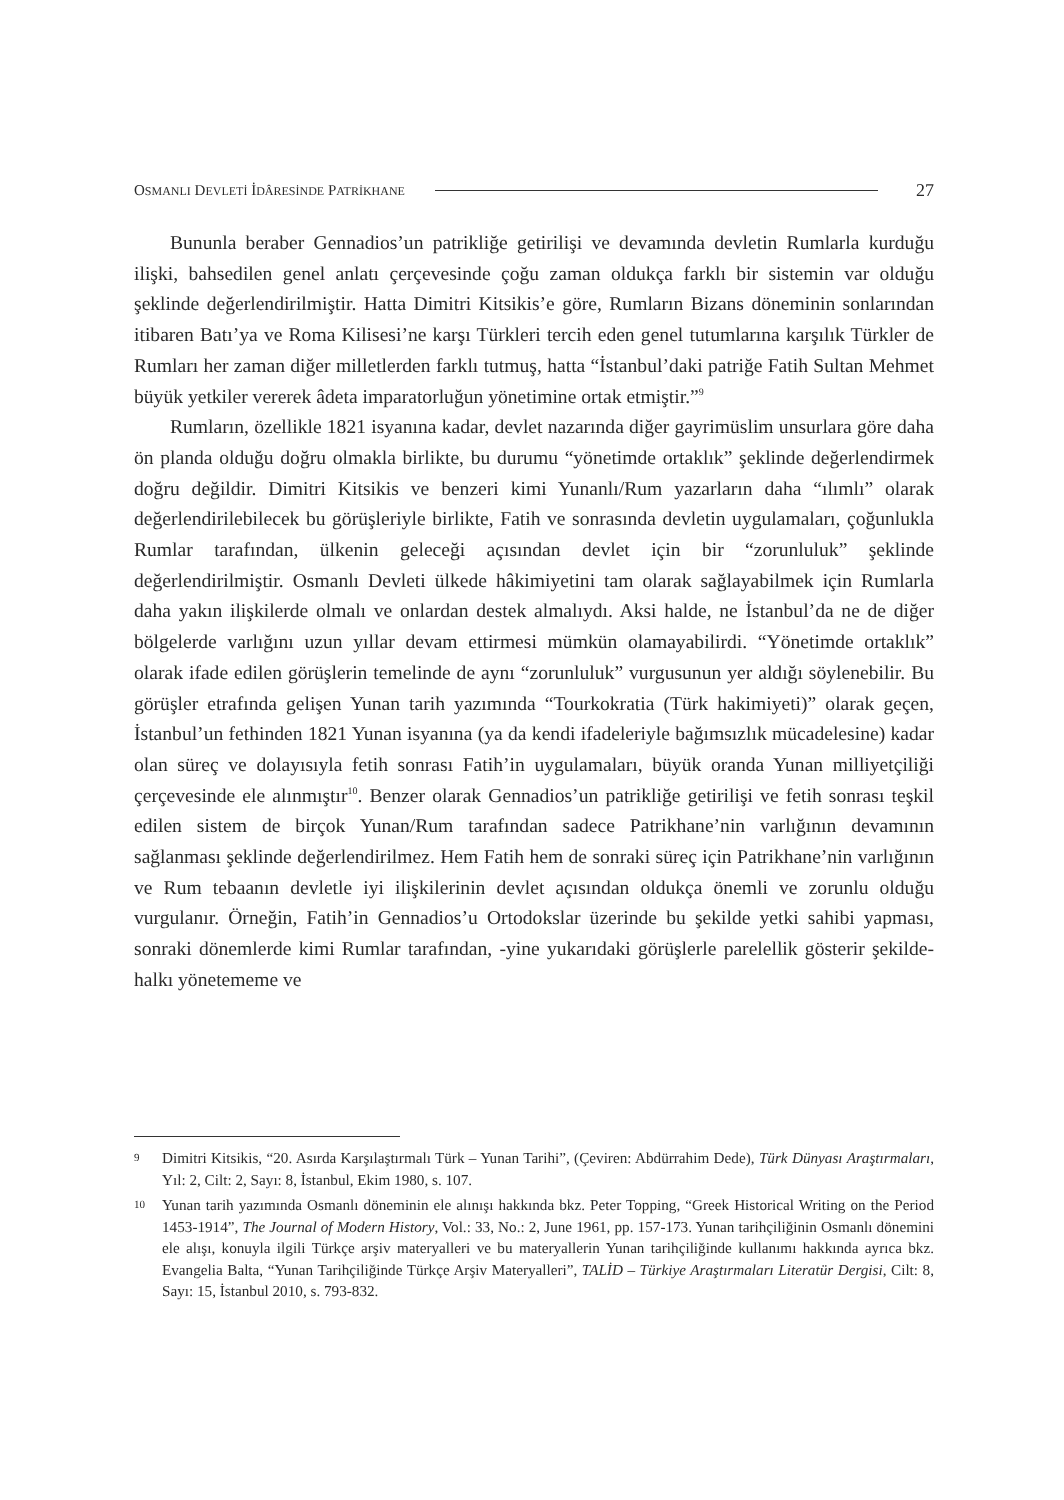OSMANLI DEVLETİ İDÂRESİNDE PATRİKHANE 27
Bununla beraber Gennadios’un patrikliğe getirilişi ve devamında devletin Rumlarla kurduğu ilişki, bahsedilen genel anlatı çerçevesinde çoğu zaman oldukça farklı bir sistemin var olduğu şeklinde değerlendirilmiştir. Hatta Dimitri Kitsikis’e göre, Rumların Bizans döneminin sonlarından itibaren Batı’ya ve Roma Kilisesi’ne karşı Türkleri tercih eden genel tutumlarına karşılık Türkler de Rumları her zaman diğer milletlerden farklı tutmuş, hatta “İstanbul’daki patriğe Fatih Sultan Mehmet büyük yetkiler vererek âdeta imparatorluğun yönetimine ortak etmiştir.”<sup>9</sup>
Rumların, özellikle 1821 isyanına kadar, devlet nazarında diğer gayrimüslim unsurlara göre daha ön planda olduğu doğru olmakla birlikte, bu durumu “yönetimde ortaklık” şeklinde değerlendirmek doğru değildir. Dimitri Kitsikis ve benzeri kimi Yunanlı/Rum yazarların daha “ılımlı” olarak değerlendirilebilecek bu görüşleriyle birlikte, Fatih ve sonrasında devletin uygulamaları, çoğunlukla Rumlar tarafından, ülkenin geleceği açısından devlet için bir “zorunluluk” şeklinde değerlendirilmiştir. Osmanlı Devleti ülkede hâkimiyetini tam olarak sağlayabilmek için Rumlarla daha yakın ilişkilerde olmalı ve onlardan destek almalıydı. Aksi halde, ne İstanbul’da ne de diğer bölgelerde varlığını uzun yıllar devam ettirmesi mümkün olamayabilirdi. “Yönetimde ortaklık” olarak ifade edilen görüşlerin temelinde de aynı “zorunluluk” vurgusunun yer aldığı söylenebilir. Bu görüşler etrafında gelişen Yunan tarih yazımında “Tourkokratia (Türk hakimiyeti)” olarak geçen, İstanbul’un fethinden 1821 Yunan isyanına (ya da kendi ifadeleriyle bağımsızlık mücadelesine) kadar olan süreç ve dolayısıyla fetih sonrası Fatih’in uygulamaları, büyük oranda Yunan milliyetçiliği çerçevesinde ele alınmıştır<sup>10</sup>. Benzer olarak Gennadios’un patrikliğe getirilişi ve fetih sonrası teşkil edilen sistem de birçok Yunan/Rum tarafından sadece Patrikhane’nin varlığının devamının sağlanması şeklinde değerlendirilmez. Hem Fatih hem de sonraki süreç için Patrikhane’nin varlığının ve Rum tebaanın devletle iyi ilişkilerinin devlet açısından oldukça önemli ve zorunlu olduğu vurgulanır. Örneğin, Fatih’in Gennadios’u Ortodokslar üzerinde bu şekilde yetki sahibi yapması, sonraki dönemlerde kimi Rumlar tarafından, -yine yukarıdaki görüşlerle parelellik gösterir şekilde- halkı yönetememe ve
9 Dimitri Kitsikis, “20. Asırda Karşılaştırmalı Türk – Yunan Tarihi”, (Çeviren: Abdürrahim Dede), Türk Dünyası Araştırmaları, Yıl: 2, Cilt: 2, Sayı: 8, İstanbul, Ekim 1980, s. 107.
10 Yunan tarih yazımında Osmanlı döneminin ele alınışı hakkında bkz. Peter Topping, “Greek Historical Writing on the Period 1453-1914”, The Journal of Modern History, Vol.: 33, No.: 2, June 1961, pp. 157-173. Yunan tarihçiliğinin Osmanlı dönemini ele alışı, konuyla ilgili Türkçe arşiv materyalleri ve bu materyallerin Yunan tarihçiliğinde kullanımı hakkında ayrıca bkz. Evangelia Balta, “Yunan Tarihçiliğinde Türkçe Arşiv Materyalleri”, TALİD – Türkiye Araştırmaları Literatür Dergisi, Cilt: 8, Sayı: 15, İstanbul 2010, s. 793-832.